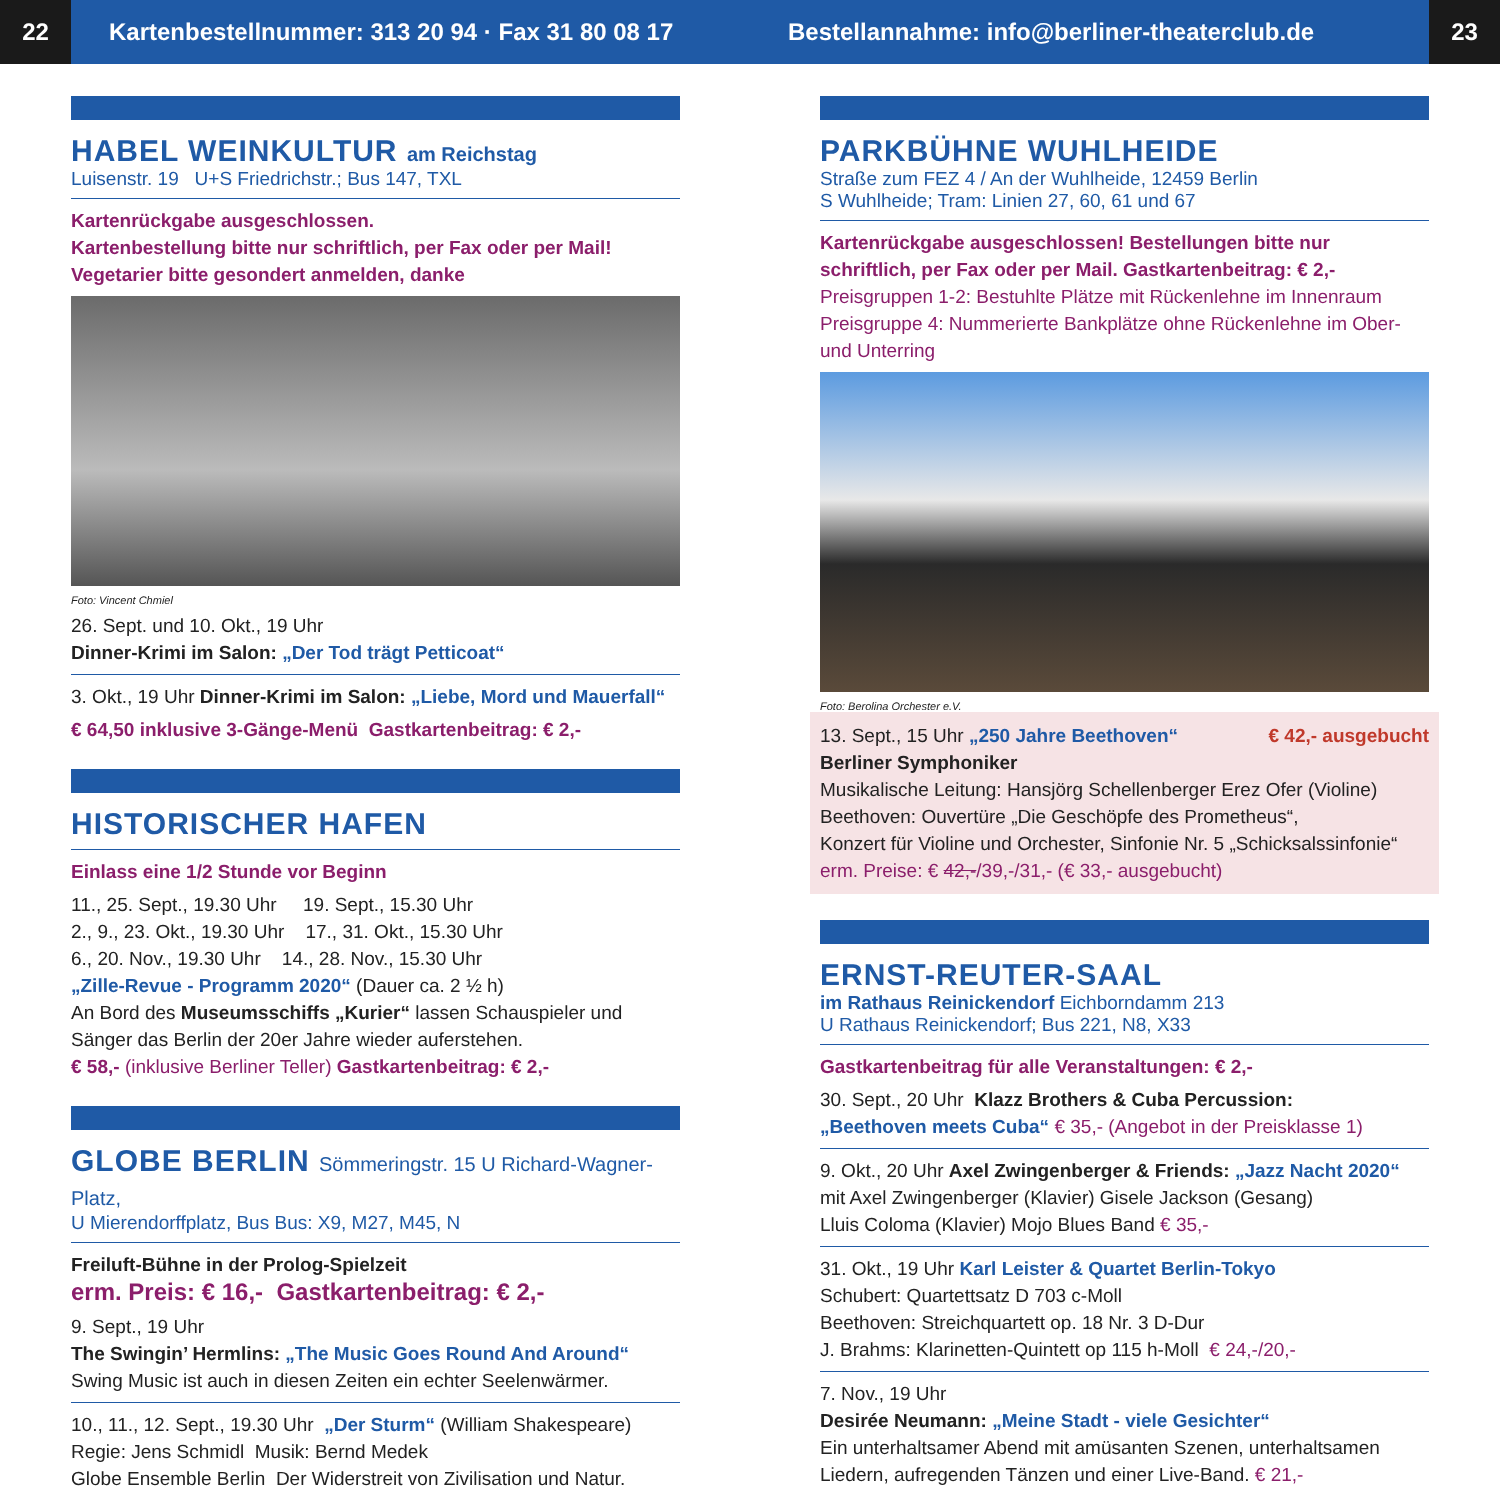22
Kartenbestellnummer: 313 20 94 · Fax 31 80 08 17
Bestellannahme: info@berliner-theaterclub.de
23
HABEL WEINKULTUR am Reichstag
Luisenstr. 19 U+S Friedrichstr.; Bus 147, TXL
Kartenrückgabe ausgeschlossen.
Kartenbestellung bitte nur schriftlich, per Fax oder per Mail!
Vegetarier bitte gesondert anmelden, danke
Foto: Vincent Chmiel
26. Sept. und 10. Okt., 19 Uhr
Dinner-Krimi im Salon: „Der Tod trägt Petticoat“
3. Okt., 19 Uhr Dinner-Krimi im Salon: „Liebe, Mord und Mauerfall“
€ 64,50 inklusive 3-Gänge-Menü Gastkartenbeitrag: € 2,-
HISTORISCHER HAFEN
Einlass eine 1/2 Stunde vor Beginn
11., 25. Sept., 19.30 Uhr 19. Sept., 15.30 Uhr
2., 9., 23. Okt., 19.30 Uhr 17., 31. Okt., 15.30 Uhr
6., 20. Nov., 19.30 Uhr 14., 28. Nov., 15.30 Uhr
„Zille-Revue - Programm 2020“ (Dauer ca. 2 ½ h)
An Bord des Museumsschiffs „Kurier“ lassen Schauspieler und Sänger das Berlin der 20er Jahre wieder auferstehen.
€ 58,- (inklusive Berliner Teller) Gastkartenbeitrag: € 2,-
GLOBE BERLIN Sömmeringstr. 15 U Richard-Wagner-Platz,
U Mierendorffplatz, Bus Bus: X9, M27, M45, N
Freiluft-Bühne in der Prolog-Spielzeit
erm. Preis: € 16,- Gastkartenbeitrag: € 2,-
9. Sept., 19 Uhr
The Swingin’ Hermlins: „The Music Goes Round And Around“
Swing Music ist auch in diesen Zeiten ein echter Seelenwärmer.
10., 11., 12. Sept., 19.30 Uhr „Der Sturm“ (William Shakespeare)
Regie: Jens Schmidl Musik: Bernd Medek
Globe Ensemble Berlin Der Widerstreit von Zivilisation und Natur.
PARKBÜHNE WUHLHEIDE
Straße zum FEZ 4 / An der Wuhlheide, 12459 Berlin
S Wuhlheide; Tram: Linien 27, 60, 61 und 67
Kartenrückgabe ausgeschlossen! Bestellungen bitte nur schriftlich, per Fax oder per Mail. Gastkartenbeitrag: € 2,-
Preisgruppen 1-2: Bestuhlte Plätze mit Rückenlehne im Innenraum
Preisgruppe 4: Nummerierte Bankplätze ohne Rückenlehne im Ober- und Unterring
Foto: Berolina Orchester e.V.
13. Sept., 15 Uhr „250 Jahre Beethoven“ € 42,- ausgebucht
Berliner Symphoniker
Musikalische Leitung: Hansjörg Schellenberger Erez Ofer (Violine)
Beethoven: Ouvertüre „Die Geschöpfe des Prometheus“,
Konzert für Violine und Orchester, Sinfonie Nr. 5 „Schicksalssinfonie“
erm. Preise: € 42,-/39,-/31,- (€ 33,- ausgebucht)
ERNST-REUTER-SAAL
im Rathaus Reinickendorf Eichborndamm 213
U Rathaus Reinickendorf; Bus 221, N8, X33
Gastkartenbeitrag für alle Veranstaltungen: € 2,-
30. Sept., 20 Uhr Klazz Brothers & Cuba Percussion:
„Beethoven meets Cuba“ € 35,- (Angebot in der Preisklasse 1)
9. Okt., 20 Uhr Axel Zwingenberger & Friends: „Jazz Nacht 2020“
mit Axel Zwingenberger (Klavier) Gisele Jackson (Gesang)
Lluis Coloma (Klavier) Mojo Blues Band € 35,-
31. Okt., 19 Uhr Karl Leister & Quartet Berlin-Tokyo
Schubert: Quartettsatz D 703 c-Moll
Beethoven: Streichquartett op. 18 Nr. 3 D-Dur
J. Brahms: Klarinetten-Quintett op 115 h-Moll € 24,-/20,-
7. Nov., 19 Uhr
Desirée Neumann: „Meine Stadt - viele Gesichter“
Ein unterhaltsamer Abend mit amüsanten Szenen, unterhaltsamen Liedern, aufregenden Tänzen und einer Live-Band. € 21,-